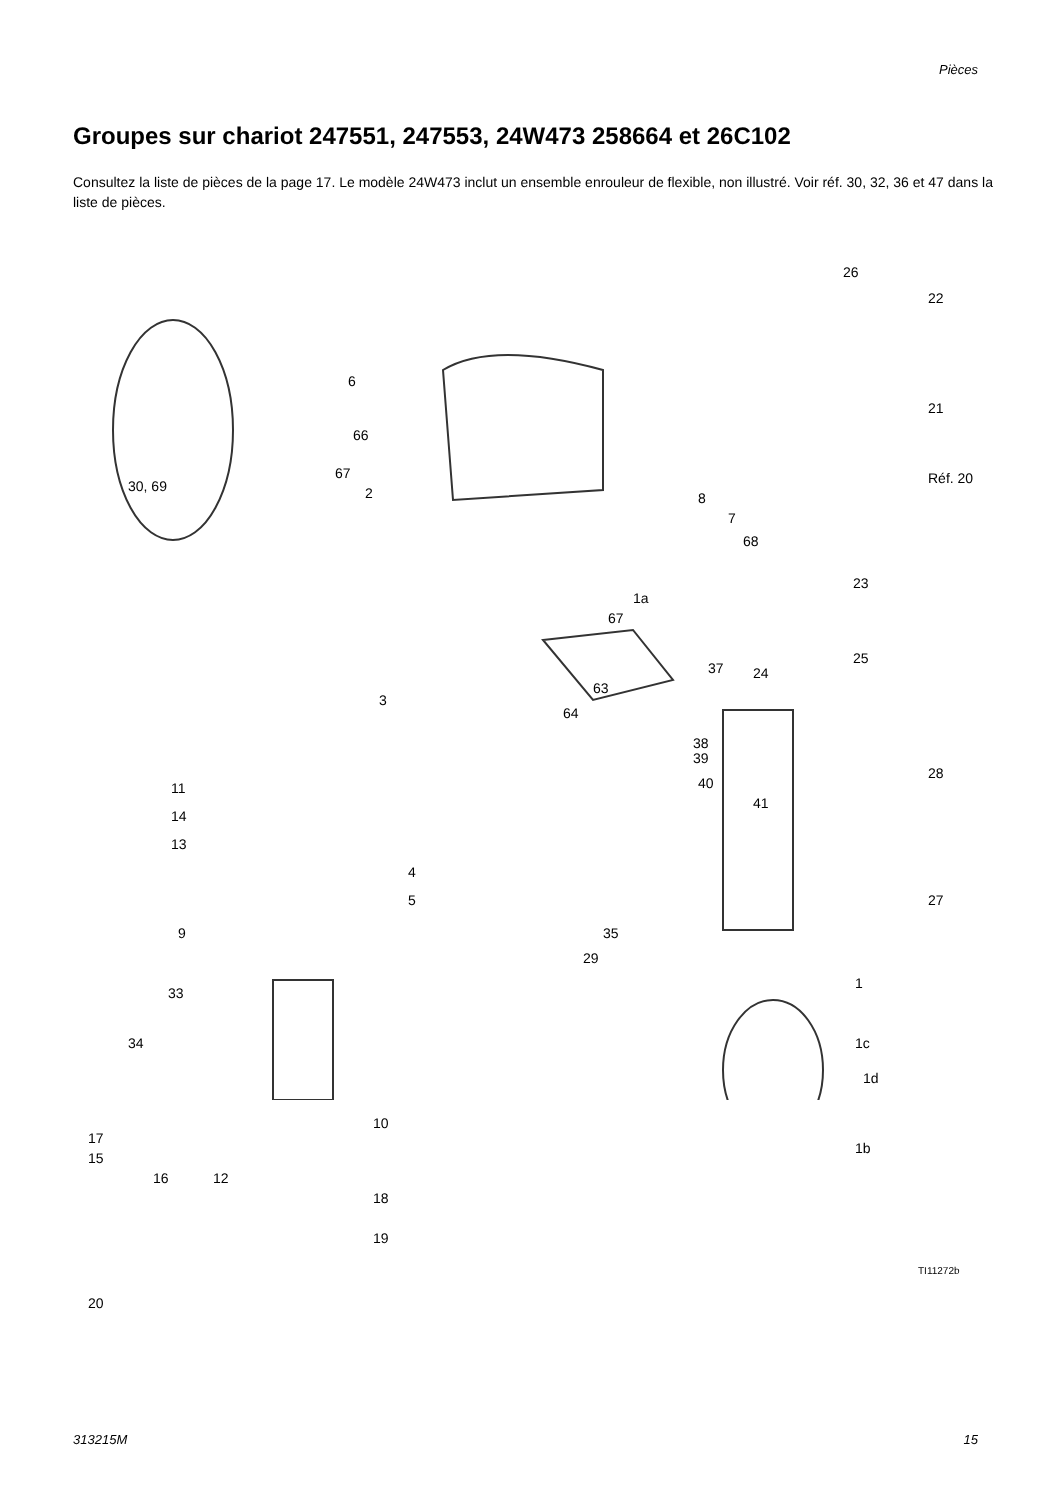Pièces
Groupes sur chariot 247551, 247553, 24W473 258664 et 26C102
Consultez la liste de pièces de la page 17. Le modèle 24W473 inclut un ensemble enrouleur de flexible, non illustré. Voir réf. 30, 32, 36 et 47 dans la liste de pièces.
26
22
6
21
66
Réf. 20 30, 69
67
2 8
7
68
1a
67
23
37 24
25
3
63
64
38
39
40
41
28
11
14
13
4
5 27
9 35
29
1
33
1c 34
1d
10
17
15
16 12
1b
18
19
TI11272b
20
313215M 15